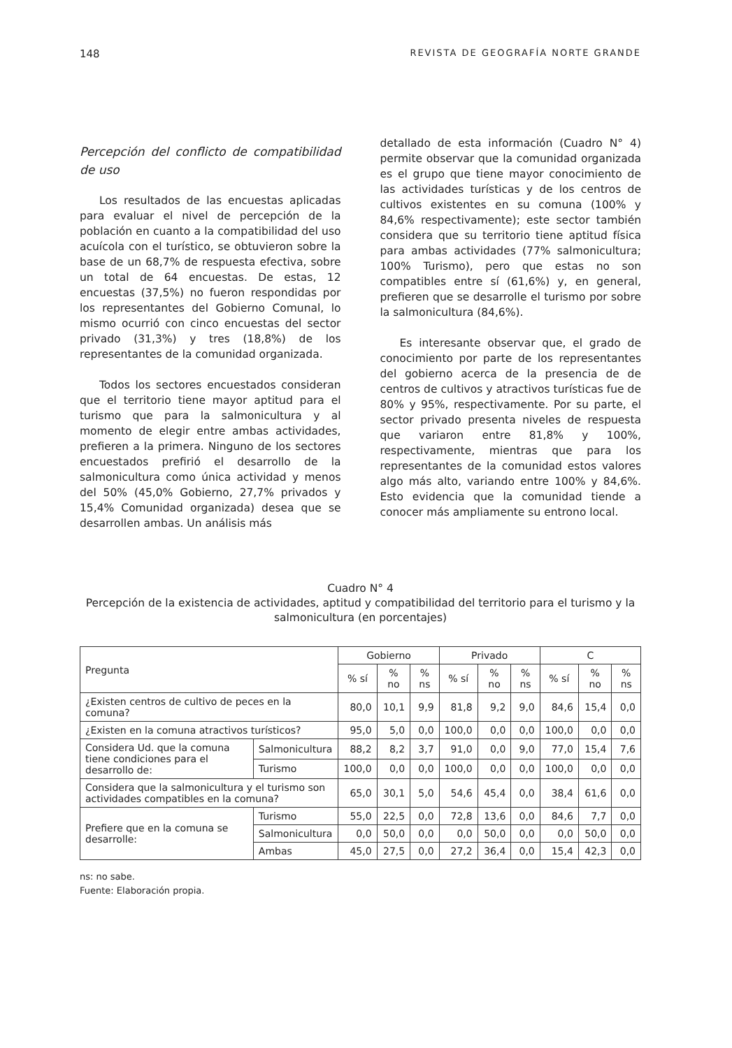148 REVISTA DE GEOGRAFÍA NORTE GRANDE
Percepción del conflicto de compatibilidad de uso
Los resultados de las encuestas aplicadas para evaluar el nivel de percepción de la población en cuanto a la compatibilidad del uso acuícola con el turístico, se obtuvieron sobre la base de un 68,7% de respuesta efectiva, sobre un total de 64 encuestas. De estas, 12 encuestas (37,5%) no fueron respondidas por los representantes del Gobierno Comunal, lo mismo ocurrió con cinco encuestas del sector privado (31,3%) y tres (18,8%) de los representantes de la comunidad organizada.
Todos los sectores encuestados consideran que el territorio tiene mayor aptitud para el turismo que para la salmonicultura y al momento de elegir entre ambas actividades, prefieren a la primera. Ninguno de los sectores encuestados prefirió el desarrollo de la salmonicultura como única actividad y menos del 50% (45,0% Gobierno, 27,7% privados y 15,4% Comunidad organizada) desea que se desarrollen ambas. Un análisis más
detallado de esta información (Cuadro N° 4) permite observar que la comunidad organizada es el grupo que tiene mayor conocimiento de las actividades turísticas y de los centros de cultivos existentes en su comuna (100% y 84,6% respectivamente); este sector también considera que su territorio tiene aptitud física para ambas actividades (77% salmonicultura; 100% Turismo), pero que estas no son compatibles entre sí (61,6%) y, en general, prefieren que se desarrolle el turismo por sobre la salmonicultura (84,6%).
Es interesante observar que, el grado de conocimiento por parte de los representantes del gobierno acerca de la presencia de de centros de cultivos y atractivos turísticas fue de 80% y 95%, respectivamente. Por su parte, el sector privado presenta niveles de respuesta que variaron entre 81,8% y 100%, respectivamente, mientras que para los representantes de la comunidad estos valores algo más alto, variando entre 100% y 84,6%. Esto evidencia que la comunidad tiende a conocer más ampliamente su entrono local.
Cuadro N° 4
Percepción de la existencia de actividades, aptitud y compatibilidad del territorio para el turismo y la salmonicultura (en porcentajes)
| Pregunta | | Gobierno | | | Privado | | | C | | |
| --- | --- | --- | --- | --- | --- | --- | --- | --- | --- | --- |
| | | % sí | % no | % ns | % sí | % no | % ns | % sí | % no | % ns |
| ¿Existen centros de cultivo de peces en la comuna? | | 80,0 | 10,1 | 9,9 | 81,8 | 9,2 | 9,0 | 84,6 | 15,4 | 0,0 |
| ¿Existen en la comuna atractivos turísticos? | | 95,0 | 5,0 | 0,0 | 100,0 | 0,0 | 0,0 | 100,0 | 0,0 | 0,0 |
| Considera Ud. que la comuna tiene condiciones para el desarrollo de: | Salmonicultura | 88,2 | 8,2 | 3,7 | 91,0 | 0,0 | 9,0 | 77,0 | 15,4 | 7,6 |
| | Turismo | 100,0 | 0,0 | 0,0 | 100,0 | 0,0 | 0,0 | 100,0 | 0,0 | 0,0 |
| Considera que la salmonicultura y el turismo son actividades compatibles en la comuna? | | 65,0 | 30,1 | 5,0 | 54,6 | 45,4 | 0,0 | 38,4 | 61,6 | 0,0 |
| Prefiere que en la comuna se desarrolle: | Turismo | 55,0 | 22,5 | 0,0 | 72,8 | 13,6 | 0,0 | 84,6 | 7,7 | 0,0 |
| | Salmonicultura | 0,0 | 50,0 | 0,0 | 0,0 | 50,0 | 0,0 | 0,0 | 50,0 | 0,0 |
| | Ambas | 45,0 | 27,5 | 0,0 | 27,2 | 36,4 | 0,0 | 15,4 | 42,3 | 0,0 |
ns: no sabe.
Fuente: Elaboración propia.